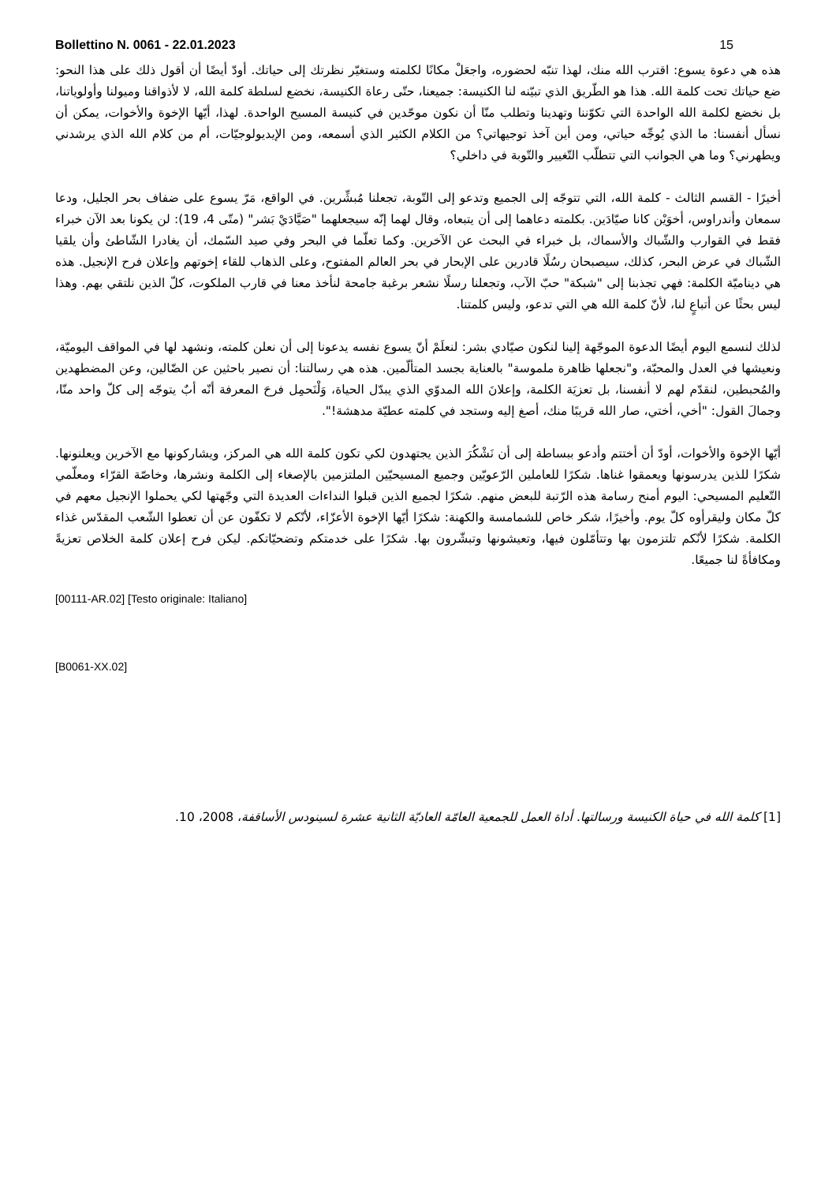Bollettino N. 0061 - 22.01.2023 15
هذه هي دعوة يسوع: اقترب الله منك، لهذا تنبّه لحضوره، واجعَلْ مكانًا لكلمته وستغيّر نظرتك إلى حياتك. أودّ أيضًا أن أقول ذلك على هذا النحو: ضع حياتك تحت كلمة الله. هذا هو الطّريق الذي تبيّنه لنا الكنيسة: جميعنا، حتّى رعاة الكنيسة، نخضع لسلطة كلمة الله، لا لأذواقنا وميولنا وأولوياتنا، بل نخضع لكلمة الله الواحدة التي تكوّننا وتهدينا وتطلب منّا أن نكون موحّدين في كنيسة المسيح الواحدة. لهذا، أيّها الإخوة والأخوات، يمكن أن نسأل أنفسنا: ما الذي يُوجِّه حياتي، ومن أين آخذ توجيهاتي؟ من الكلام الكثير الذي أسمعه، ومن الإيديولوجيّات، أم من كلام الله الذي يرشدني ويطهرني؟ وما هي الجوانب التي تتطلّب التّغيير والتّوبة في داخلي؟
أخيرًا - القسم الثالث - كلمة الله، التي تتوجّه إلى الجميع وتدعو إلى التّوبة، تجعلنا مُبشِّرين. في الواقع، مَرّ يسوع على ضفاف بحر الجليل، ودعا سمعان وأندراوس، أخوَيْن كانا صيّادَين. بكلمته دعاهما إلى أن يتبعاه، وقال لهما إنّه سيجعلهما "صَيَّادَيْ بَشر" (متّى 4، 19): لن يكونا بعد الآن خبراء فقط في القوارب والشّباك والأسماك، بل خبراء في البحث عن الآخرين. وكما تعلّما في البحر وفي صيد السّمك، أن يغادرا الشّاطئ وأن يلقيا الشّباك في عرض البحر، كذلك، سيصبحان رسُلًا قادرين على الإبحار في بحر العالم المفتوح، وعلى الذهاب للقاء إخوتهم وإعلان فرح الإنجيل. هذه هي ديناميّة الكلمة: فهي تجذبنا إلى "شبكة" حبّ الآب، وتجعلنا رسلًا نشعر برغبة جامحة لنأخذ معنا في قارب الملكوت، كلّ الذين نلتقي بهم. وهذا ليس بحثًا عن أتباعٍ لنا، لأنّ كلمة الله هي التي تدعو، وليس كلمتنا.
لذلك لنسمع اليوم أيضًا الدعوة الموجّهة إلينا لنكون صيّادي بشر: لنعلَمْ أنّ يسوع نفسه يدعونا إلى أن نعلن كلمته، ونشهد لها في المواقف اليوميّة، ونعيشها في العدل والمحبّة، و"نجعلها ظاهرة ملموسة" بالعناية بجسد المتألّمين. هذه هي رسالتنا: أن نصير باحثين عن الضّالين، وعن المضطهدين والمُحبطين، لنقدّم لهم لا أنفسنا، بل تعزيَة الكلمة، وإعلانَ الله المدوّي الذي يبدّل الحياة، وَلْنَحمِل فرحَ المعرفة أنّه أبٌ يتوجّه إلى كلّ واحد منّا، وجمالَ القول: "أخي، أختي، صار الله قريبًا منك، أصغ إليه وستجد في كلمته عطيّة مدهشة!".
أيّها الإخوة والأخوات، أودّ أن أختتم وأدعو ببساطة إلى أن نَشْكُرَ الذين يجتهدون لكي تكون كلمة الله هي المركز، ويشاركونها مع الآخرين ويعلنونها. شكرًا للذين يدرسونها ويعمقوا غناها. شكرًا للعاملين الرّعويّين وجميع المسيحيّين الملتزمين بالإصغاء إلى الكلمة ونشرها، وخاصّة القرّاء ومعلّمي التّعليم المسيحي: اليوم أمنح رسامة هذه الرّتبة للبعض منهم. شكرًا لجميع الذين قبلوا النداءات العديدة التي وجّهتها لكي يحملوا الإنجيل معهم في كلّ مكان وليقرأوه كلّ يوم. وأخيرًا، شكر خاص للشمامسة والكهنة: شكرًا أيّها الإخوة الأعزّاء، لأنّكم لا تكفّون عن أن تعطوا الشّعب المقدّس غذاء الكلمة. شكرًا لأنّكم تلتزمون بها وتتأمّلون فيها، وتعيشونها وتبشّرون بها. شكرًا على خدمتكم وتضحيّاتكم. ليكن فرح إعلان كلمة الخلاص تعزيةً ومكافأةً لنا جميعًا.
[00111-AR.02] [Testo originale: Italiano]
[B0061-XX.02]
[1] كلمة الله في حياة الكنيسة ورسالتها. أداة العمل للجمعية العامّة العاديّة الثانية عشرة لسينودس الأساقفة، 2008، 10.